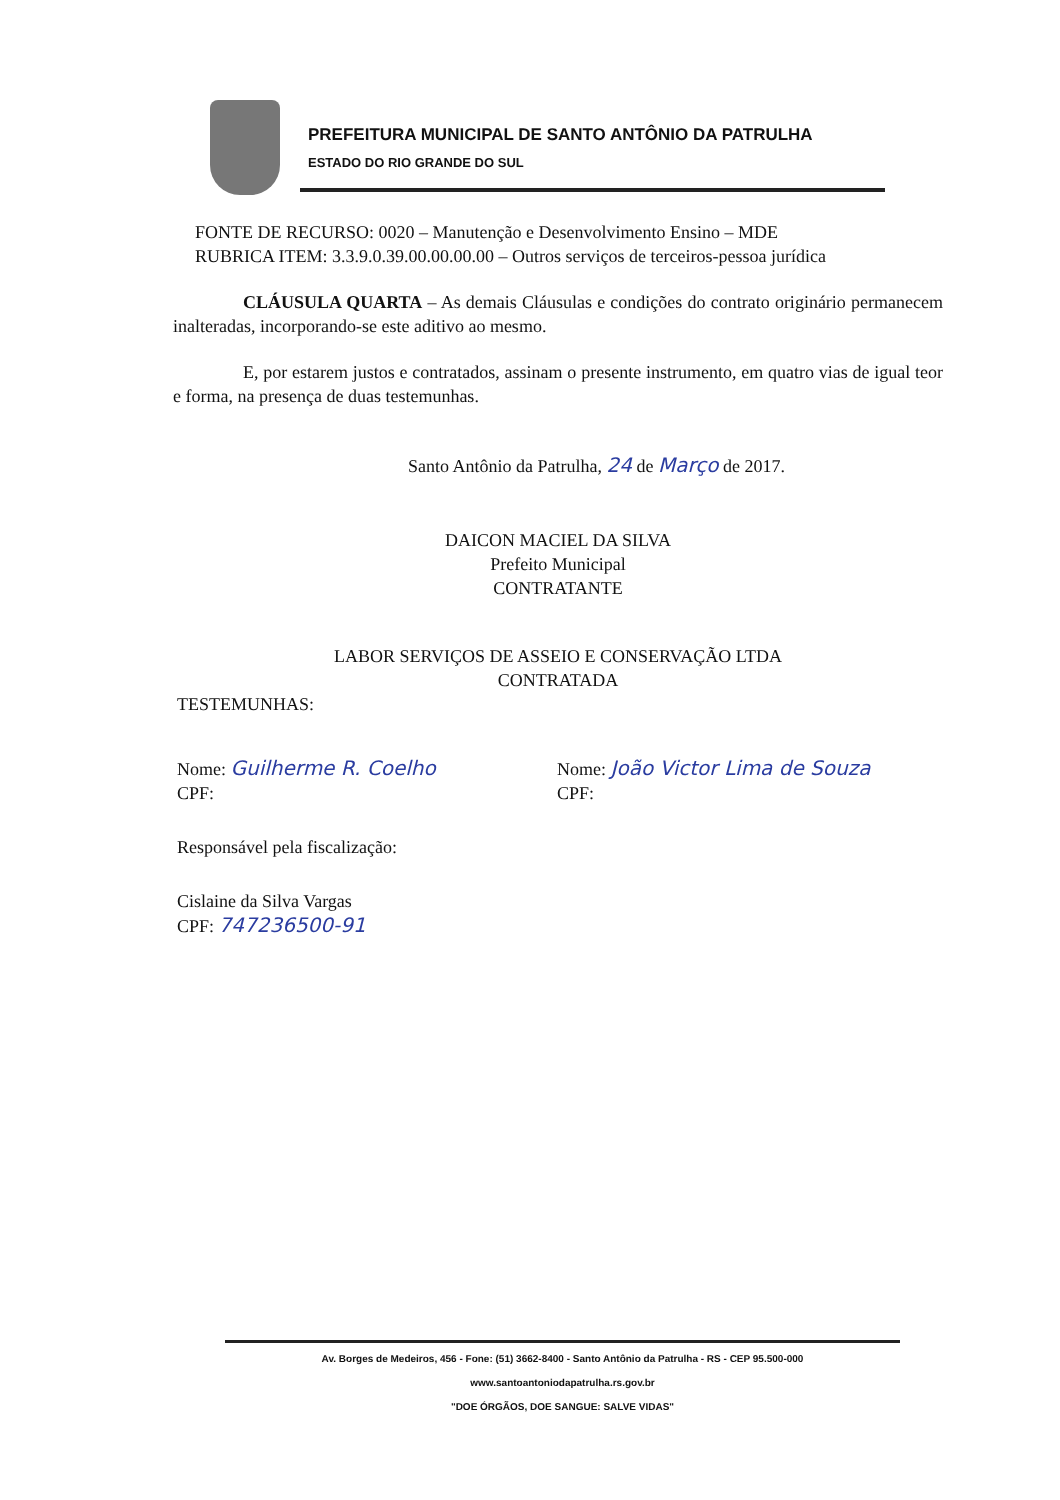PREFEITURA MUNICIPAL DE SANTO ANTÔNIO DA PATRULHA
ESTADO DO RIO GRANDE DO SUL
FONTE DE RECURSO: 0020 – Manutenção e Desenvolvimento Ensino – MDE
RUBRICA ITEM: 3.3.9.0.39.00.00.00.00 – Outros serviços de terceiros-pessoa jurídica
CLÁUSULA QUARTA – As demais Cláusulas e condições do contrato originário permanecem inalteradas, incorporando-se este aditivo ao mesmo.
E, por estarem justos e contratados, assinam o presente instrumento, em quatro vias de igual teor e forma, na presença de duas testemunhas.
Santo Antônio da Patrulha, 24 de Março de 2017.
DAICON MACIEL DA SILVA
Prefeito Municipal
CONTRATANTE
LABOR SERVIÇOS DE ASSEIO E CONSERVAÇÃO LTDA
CONTRATADA
TESTEMUNHAS:
Nome: Guilherme R. Coelho
CPF:
Nome: João Victor Lima de Souza
CPF:
Responsável pela fiscalização:
Cislaine da Silva Vargas
CPF: 747236500-91
Av. Borges de Medeiros, 456 - Fone: (51) 3662-8400 - Santo Antônio da Patrulha - RS - CEP 95.500-000
www.santoantoniodapatrulha.rs.gov.br
"DOE ÓRGÃOS, DOE SANGUE: SALVE VIDAS"